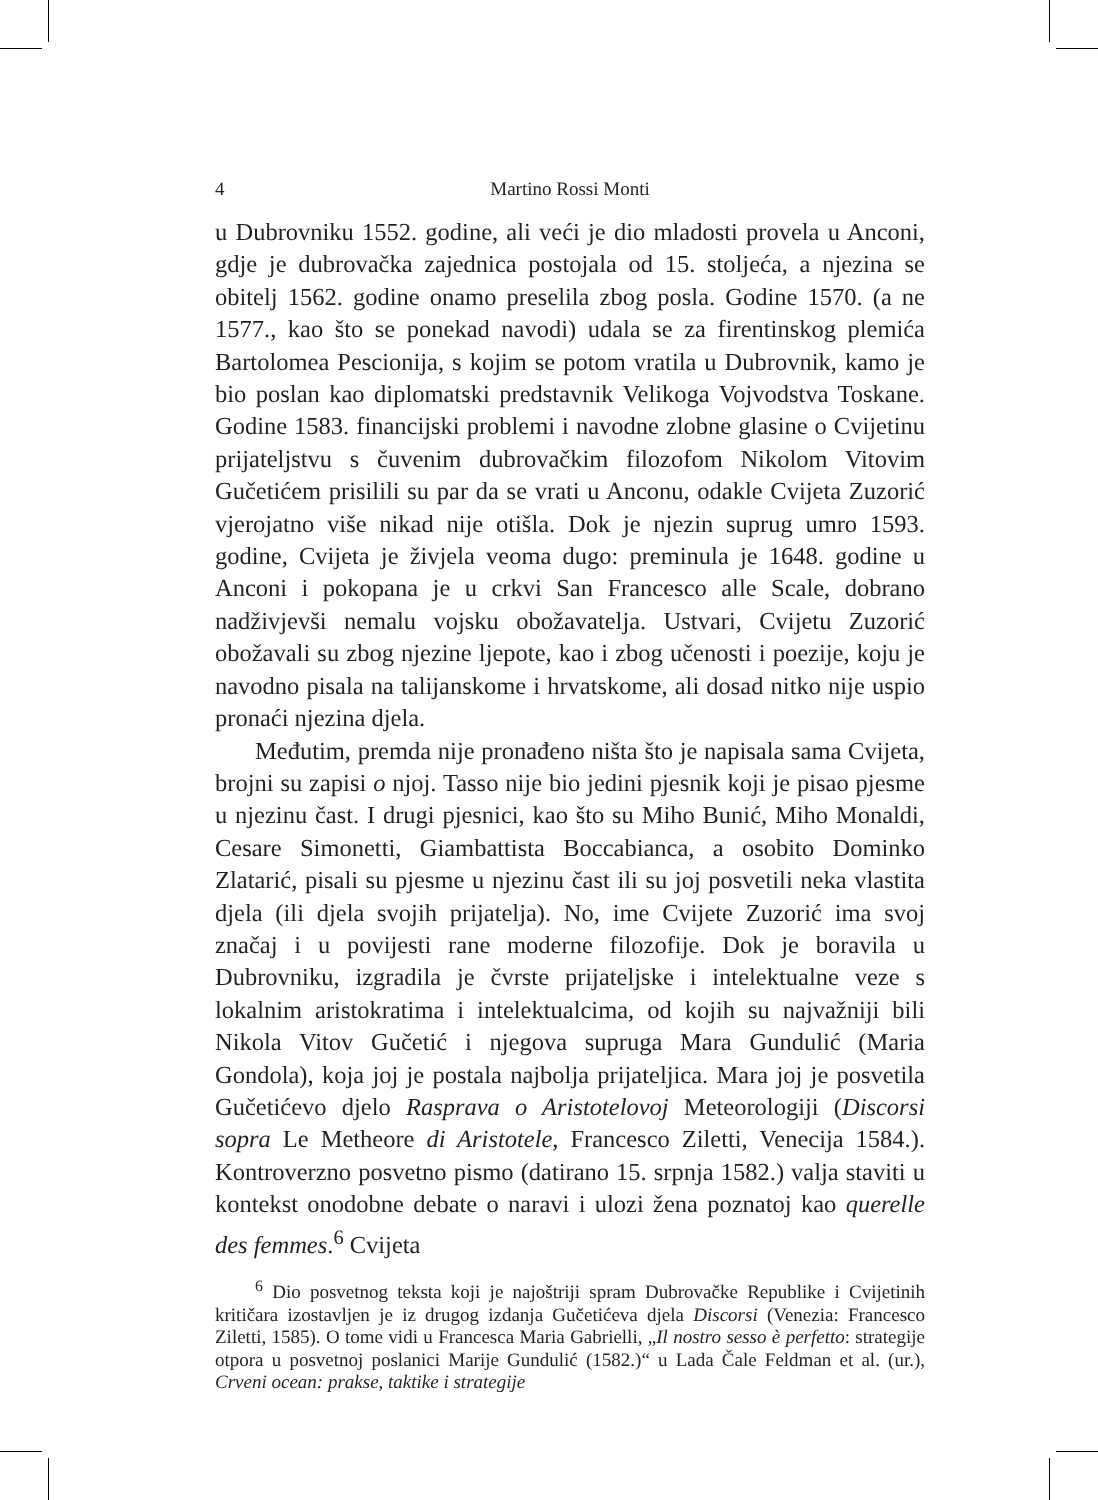4 Martino Rossi Monti
u Dubrovniku 1552. godine, ali veći je dio mladosti provela u Anconi, gdje je dubrovačka zajednica postojala od 15. stoljeća, a njezina se obitelj 1562. godine onamo preselila zbog posla. Godine 1570. (a ne 1577., kao što se ponekad navodi) udala se za firentinskog plemića Bartolomea Pescionija, s kojim se potom vratila u Dubrovnik, kamo je bio poslan kao diplomatski predstavnik Velikoga Vojvodstva Toskane. Godine 1583. financijski problemi i navodne zlobne glasine o Cvijetinu prijateljstvu s čuvenim dubrovačkim filozofom Nikolom Vitovim Gučetićem prisilili su par da se vrati u Anconu, odakle Cvijeta Zuzorić vjerojatno više nikad nije otišla. Dok je njezin suprug umro 1593. godine, Cvijeta je živjela veoma dugo: preminula je 1648. godine u Anconi i pokopana je u crkvi San Francesco alle Scale, dobrano nadživjevši nemalu vojsku obožavatelja. Ustvari, Cvijetu Zuzorić obožavali su zbog njezine ljepote, kao i zbog učenosti i poezije, koju je navodno pisala na talijanskome i hrvatskome, ali dosad nitko nije uspio pronaći njezina djela.
Međutim, premda nije pronađeno ništa što je napisala sama Cvijeta, brojni su zapisi o njoj. Tasso nije bio jedini pjesnik koji je pisao pjesme u njezinu čast. I drugi pjesnici, kao što su Miho Bunić, Miho Monaldi, Cesare Simonetti, Giambattista Boccabianca, a osobito Dominko Zlatarić, pisali su pjesme u njezinu čast ili su joj posvetili neka vlastita djela (ili djela svojih prijatelja). No, ime Cvijete Zuzorić ima svoj značaj i u povijesti rane moderne filozofije. Dok je boravila u Dubrovniku, izgradila je čvrste prijateljske i intelektualne veze s lokalnim aristokratima i intelektualcima, od kojih su najvažniji bili Nikola Vitov Gučetić i njegova supruga Mara Gundulić (Maria Gondola), koja joj je postala najbolja prijateljica. Mara joj je posvetila Gučetićevo djelo Rasprava o Aristotelovoj Meteorologiji (Discorsi sopra Le Metheore di Aristotele, Francesco Ziletti, Venecija 1584.). Kontroverzno posvetno pismo (datirano 15. srpnja 1582.) valja staviti u kontekst onodobne debate o naravi i ulozi žena poznatoj kao querelle des femmes.<sup>6</sup> Cvijeta
<sup>6</sup> Dio posvetnog teksta koji je najoštriji spram Dubrovačke Republike i Cvijetinih kritičara izostavljen je iz drugog izdanja Gučetićeva djela Discorsi (Venezia: Francesco Ziletti, 1585). O tome vidi u Francesca Maria Gabrielli, „Il nostro sesso è perfetto: strategije otpora u posvetnoj poslanici Marije Gundulić (1582.)“ u Lada Čale Feldman et al. (ur.), Crveni ocean: prakse, taktike i strategije